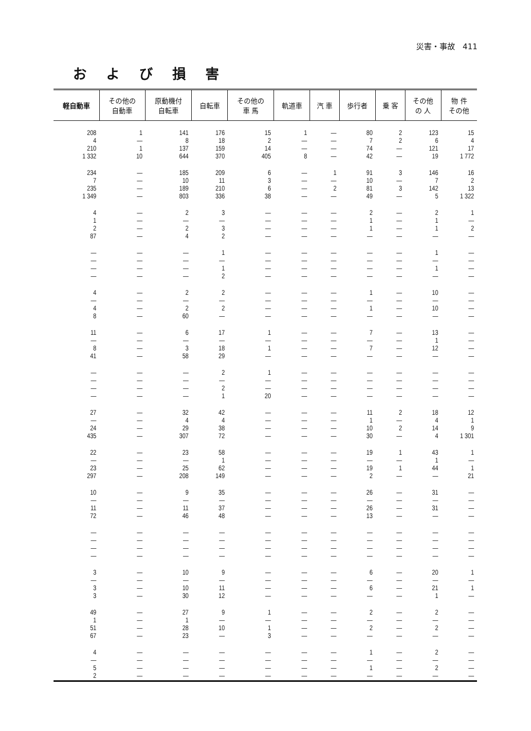災害・事故 411
および損害
| 軽自動車 | その他の 自動車 | 原動機付 自転車 | 自転車 | その他の 車 馬 | 軌道車 | 汽 車 | 歩行者 | 乗 客 | その他 の 人 | 物 件 その他 |
| --- | --- | --- | --- | --- | --- | --- | --- | --- | --- | --- |
| 208 4 210 1 332 | 1 — 1 10 | 141 8 137 644 | 176 18 159 370 | 15 2 14 405 | 1 — — 8 | — — — — | 80 7 74 42 | 2 2 — — | 123 6 121 19 | 15 4 17 1 772 |
| 234 7 235 1 349 | — — — — | 185 10 189 803 | 209 11 210 336 | 6 3 6 38 | — — — — | 1 — 2 — | 91 10 81 49 | 3 — 3 — | 146 7 142 5 | 16 2 13 1 322 |
| 4 1 2 87 | — — — — | 2 — 2 4 | 3 — 3 2 | — — — — | — — — — | — — — — | 2 1 1 — | — — — — | 2 1 1 — | 1 — 2 — |
| — — — — | — — — — | — — — — | 1 — 1 2 | — — — — | — — — — | — — — — | — — — — | — — — — | 1 — 1 — | — — — — |
| 4 — 4 8 | — — — — | 2 — 2 60 | 2 — 2 — | — — — — | — — — — | — — — — | 1 — 1 — | — — — — | 10 — 10 — | — — — — |
| 11 — 8 41 | — — — — | 6 — 3 58 | 17 — 18 29 | 1 — 1 — | — — — — | — — — — | 7 — 7 — | — — — — | 13 1 12 — | — — — — |
| — — — — | — — — — | — — — — | 2 — 2 1 | 1 — — 20 | — — — — | — — — — | — — — — | — — — — | — — — — | — — — — |
| 27 — 24 435 | — — — — | 32 4 29 307 | 42 4 38 72 | — — — — | — — — — | — — — — | 11 1 10 30 | 2 — 2 — | 18 4 14 4 | 12 1 9 1 301 |
| 22 — 23 297 | — — — — | 23 — 25 208 | 58 1 62 149 | — — — — | — — — — | — — — — | 19 — 19 2 | 1 — 1 — | 43 1 44 — | 1 — 1 21 |
| 10 — 11 72 | — — — — | 9 — 11 46 | 35 — 37 48 | — — — — | — — — — | — — — — | 26 — 26 13 | — — — — | 31 — 31 — | — — — — |
| — — — — | — — — — | — — — — | — — — — | — — — — | — — — — | — — — — | — — — — | — — — — | — — — — | — — — — |
| 3 — 3 3 | — — — — | 10 — 10 30 | 9 — 11 12 | — — — — | — — — — | — — — — | 6 — 6 — | — — — — | 20 — 21 1 | 1 — 1 — |
| 49 1 51 67 | — — — — | 27 1 28 23 | 9 — 10 — | 1 — 1 3 | — — — — | — — — — | 2 — 2 — | — — — — | 2 — 2 — | — — — — |
| 4 — 5 2 | — — — — | — — — — | — — — — | — — — — | — — — — | — — — — | 1 — 1 — | — — — — | 2 — 2 — | — — — — |